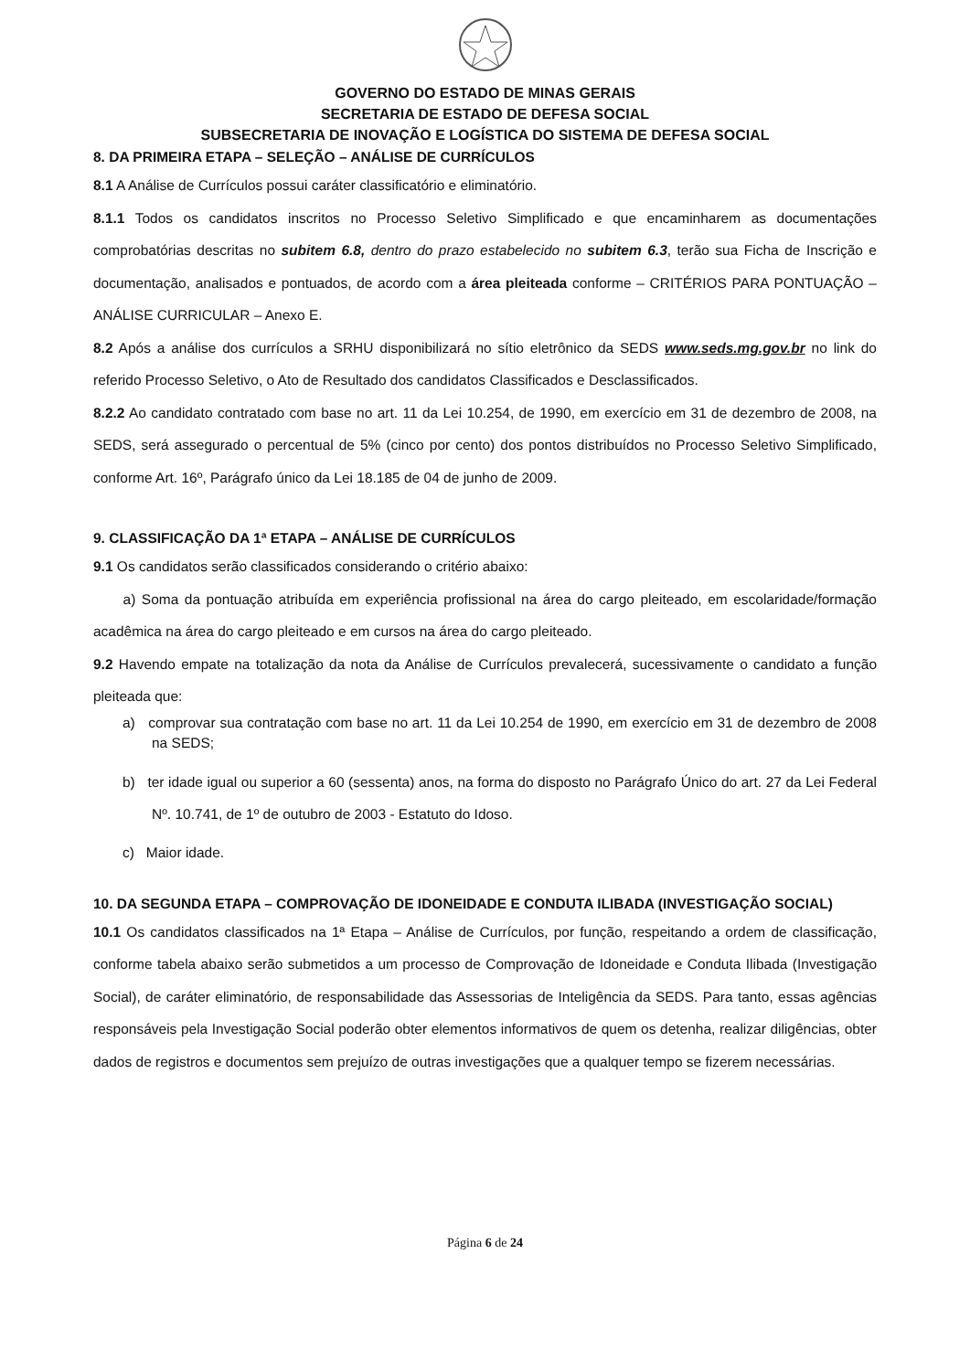GOVERNO DO ESTADO DE MINAS GERAIS
SECRETARIA DE ESTADO DE DEFESA SOCIAL
SUBSECRETARIA DE INOVAÇÃO E LOGÍSTICA DO SISTEMA DE DEFESA SOCIAL
8. DA PRIMEIRA ETAPA – SELEÇÃO – ANÁLISE DE CURRÍCULOS
8.1 A Análise de Currículos possui caráter classificatório e eliminatório.
8.1.1 Todos os candidatos inscritos no Processo Seletivo Simplificado e que encaminharem as documentações comprobatórias descritas no subitem 6.8, dentro do prazo estabelecido no subitem 6.3, terão sua Ficha de Inscrição e documentação, analisados e pontuados, de acordo com a área pleiteada conforme – CRITÉRIOS PARA PONTUAÇÃO – ANÁLISE CURRICULAR – Anexo E.
8.2 Após a análise dos currículos a SRHU disponibilizará no sítio eletrônico da SEDS www.seds.mg.gov.br no link do referido Processo Seletivo, o Ato de Resultado dos candidatos Classificados e Desclassificados.
8.2.2 Ao candidato contratado com base no art. 11 da Lei 10.254, de 1990, em exercício em 31 de dezembro de 2008, na SEDS, será assegurado o percentual de 5% (cinco por cento) dos pontos distribuídos no Processo Seletivo Simplificado, conforme Art. 16º, Parágrafo único da Lei 18.185 de 04 de junho de 2009.
9. CLASSIFICAÇÃO DA 1ª ETAPA – ANÁLISE DE CURRÍCULOS
9.1 Os candidatos serão classificados considerando o critério abaixo:
a) Soma da pontuação atribuída em experiência profissional na área do cargo pleiteado, em escolaridade/formação acadêmica na área do cargo pleiteado e em cursos na área do cargo pleiteado.
9.2 Havendo empate na totalização da nota da Análise de Currículos prevalecerá, sucessivamente o candidato a função pleiteada que:
a) comprovar sua contratação com base no art. 11 da Lei 10.254 de 1990, em exercício em 31 de dezembro de 2008 na SEDS;
b) ter idade igual ou superior a 60 (sessenta) anos, na forma do disposto no Parágrafo Único do art. 27 da Lei Federal Nº. 10.741, de 1º de outubro de 2003 - Estatuto do Idoso.
c) Maior idade.
10. DA SEGUNDA ETAPA – COMPROVAÇÃO DE IDONEIDADE E CONDUTA ILIBADA (INVESTIGAÇÃO SOCIAL)
10.1 Os candidatos classificados na 1ª Etapa – Análise de Currículos, por função, respeitando a ordem de classificação, conforme tabela abaixo serão submetidos a um processo de Comprovação de Idoneidade e Conduta Ilibada (Investigação Social), de caráter eliminatório, de responsabilidade das Assessorias de Inteligência da SEDS. Para tanto, essas agências responsáveis pela Investigação Social poderão obter elementos informativos de quem os detenha, realizar diligências, obter dados de registros e documentos sem prejuízo de outras investigações que a qualquer tempo se fizerem necessárias.
Página 6 de 24